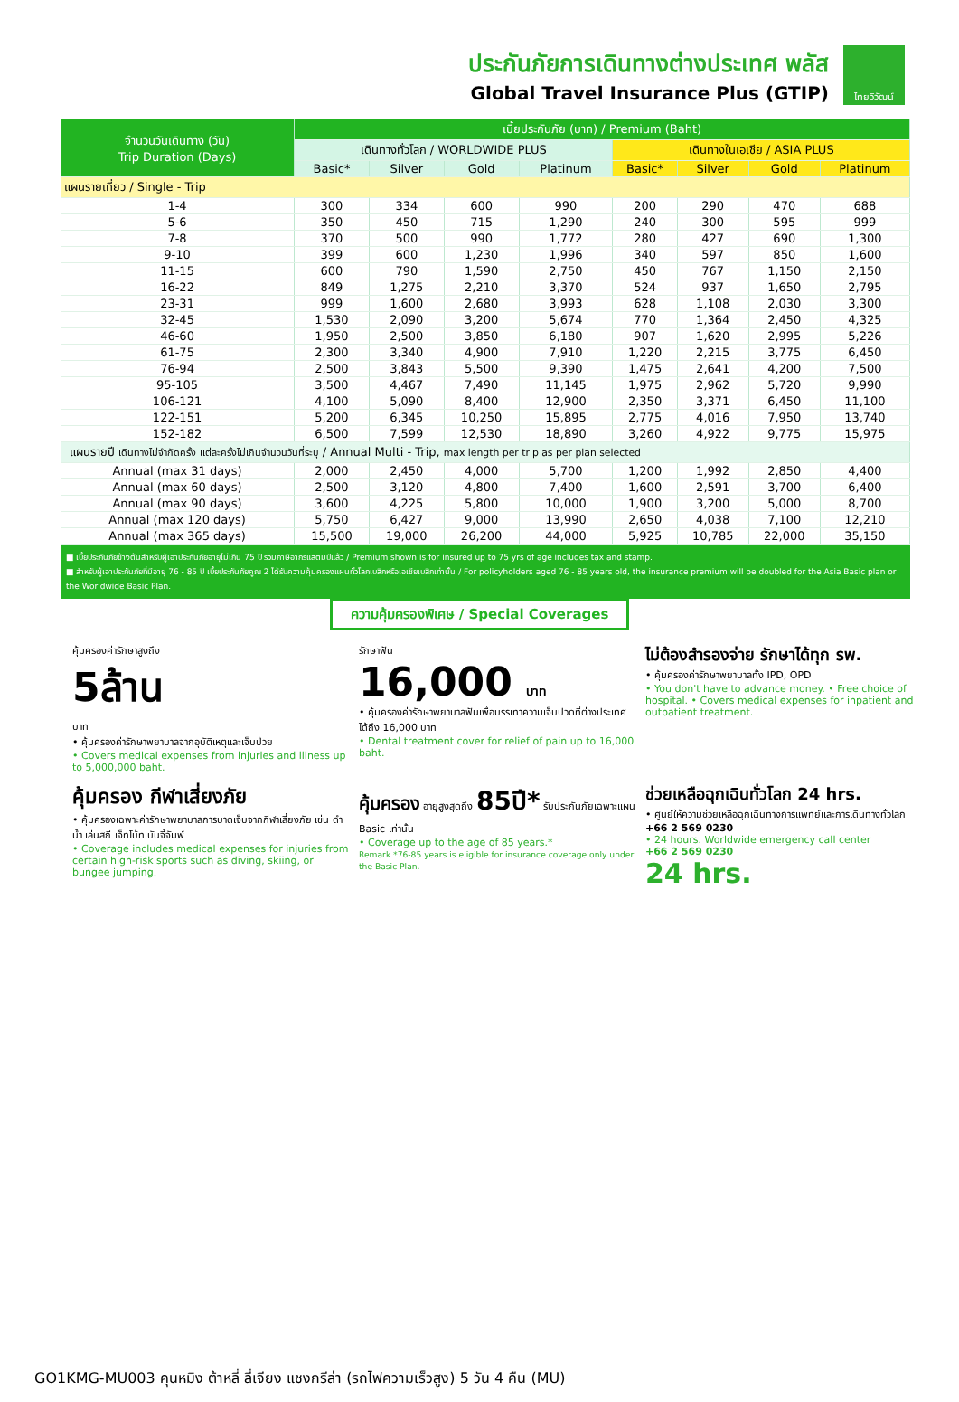ประกันภัยการเดินทางต่างประเทศ พลัส
Global Travel Insurance Plus (GTIP)
ไทยวิวัฒน์
| จำนวนวันเดินทาง (วัน) Trip Duration (Days) | เบี้ยประกันภัย (บาท) / Premium (Baht) | | | | | | | |
| --- | --- | --- | --- | --- | --- | --- | --- | --- |
| | เดินทางทั่วโลก / WORLDWIDE PLUS | | | | เดินทางในเอเชีย / ASIA PLUS | | | |
| | Basic* | Silver | Gold | Platinum | Basic* | Silver | Gold | Platinum |
| แผนรายเที่ยว / Single - Trip | | | | | | | | |
| 1-4 | 300 | 334 | 600 | 990 | 200 | 290 | 470 | 688 |
| 5-6 | 350 | 450 | 715 | 1,290 | 240 | 300 | 595 | 999 |
| 7-8 | 370 | 500 | 990 | 1,772 | 280 | 427 | 690 | 1,300 |
| 9-10 | 399 | 600 | 1,230 | 1,996 | 340 | 597 | 850 | 1,600 |
| 11-15 | 600 | 790 | 1,590 | 2,750 | 450 | 767 | 1,150 | 2,150 |
| 16-22 | 849 | 1,275 | 2,210 | 3,370 | 524 | 937 | 1,650 | 2,795 |
| 23-31 | 999 | 1,600 | 2,680 | 3,993 | 628 | 1,108 | 2,030 | 3,300 |
| 32-45 | 1,530 | 2,090 | 3,200 | 5,674 | 770 | 1,364 | 2,450 | 4,325 |
| 46-60 | 1,950 | 2,500 | 3,850 | 6,180 | 907 | 1,620 | 2,995 | 5,226 |
| 61-75 | 2,300 | 3,340 | 4,900 | 7,910 | 1,220 | 2,215 | 3,775 | 6,450 |
| 76-94 | 2,500 | 3,843 | 5,500 | 9,390 | 1,475 | 2,641 | 4,200 | 7,500 |
| 95-105 | 3,500 | 4,467 | 7,490 | 11,145 | 1,975 | 2,962 | 5,720 | 9,990 |
| 106-121 | 4,100 | 5,090 | 8,400 | 12,900 | 2,350 | 3,371 | 6,450 | 11,100 |
| 122-151 | 5,200 | 6,345 | 10,250 | 15,895 | 2,775 | 4,016 | 7,950 | 13,740 |
| 152-182 | 6,500 | 7,599 | 12,530 | 18,890 | 3,260 | 4,922 | 9,775 | 15,975 |
| แผนรายปี เดินทางไม่จำกัดครั้ง แต่ละครั้งไม่เกินจำนวนวันที่ระบุ / Annual Multi - Trip, max length per trip as per plan selected | | | | | | | | |
| Annual (max 31 days) | 2,000 | 2,450 | 4,000 | 5,700 | 1,200 | 1,992 | 2,850 | 4,400 |
| Annual (max 60 days) | 2,500 | 3,120 | 4,800 | 7,400 | 1,600 | 2,591 | 3,700 | 6,400 |
| Annual (max 90 days) | 3,600 | 4,225 | 5,800 | 10,000 | 1,900 | 3,200 | 5,000 | 8,700 |
| Annual (max 120 days) | 5,750 | 6,427 | 9,000 | 13,990 | 2,650 | 4,038 | 7,100 | 12,210 |
| Annual (max 365 days) | 15,500 | 19,000 | 26,200 | 44,000 | 5,925 | 10,785 | 22,000 | 35,150 |
■ เบี้ยประกันภัยข้างต้นสำหรับผู้เอาประกันภัยอายุไม่เกิน 75 ปี รวมภาษีอากรแสตมป์แล้ว / Premium shown is for insured up to 75 yrs of age includes tax and stamp.
■ สำหรับผู้เอาประกันภัยที่มีอายุ 76 - 85 ปี เบี้ยประกันภัยคูณ 2 ได้รับความคุ้มครองแผนทั่วโลกเบสิกหรือเอเชียเบสิกเท่านั้น / For policyholders aged 76 - 85 years old, the insurance premium will be doubled for the Asia Basic plan or the Worldwide Basic Plan.
ความคุ้มครองพิเศษ / Special Coverages
คุ้มครองค่ารักษาสูงถึง
5ล้าน
บาท
• คุ้มครองค่ารักษาพยาบาลจากอุบัติเหตุและเจ็บป่วย
• Covers medical expenses from injuries and illness up to 5,000,000 baht.
รักษาฟัน
16,000 บาท
• คุ้มครองค่ารักษาพยาบาลฟันเพื่อบรรเทาความเจ็บปวดที่ต่างประเทศ ได้ถึง 16,000 บาท
• Dental treatment cover for relief of pain up to 16,000 baht.
ไม่ต้องสำรองจ่าย รักษาได้ทุก รพ.
• คุ้มครองค่ารักษาพยาบาลทั้ง IPD, OPD
• You don't have to advance money. • Free choice of hospital. • Covers medical expenses for inpatient and outpatient treatment.
คุ้มครอง กีฬาเสี่ยงภัย
• คุ้มครองเฉพาะค่ารักษาพยาบาลการบาดเจ็บจากกีฬาเสี่ยงภัย เช่น ดำน้ำ เล่นสกี เจ็ทโบ้ท บันจี้จัมพ์
• Coverage includes medical expenses for injuries from certain high-risk sports such as diving, skiing, or bungee jumping.
คุ้มครอง อายุสูงสุดถึง 85ปี* รับประกันภัยเฉพาะแผน Basic เท่านั้น
• Coverage up to the age of 85 years.*
Remark *76-85 years is eligible for insurance coverage only under the Basic Plan.
ช่วยเหลือฉุกเฉินทั่วโลก 24 hrs.
• ศูนย์ให้ความช่วยเหลือฉุกเฉินทางการแพทย์และการเดินทางทั่วโลก
+66 2 569 0230
• 24 hours. Worldwide emergency call center
+66 2 569 0230
24 hrs.
GO1KMG-MU003 คุนหมิง ต้าหลี่ ลี่เจียง แชงกรีล่า (รถไฟความเร็วสูง) 5 วัน 4 คืน (MU)